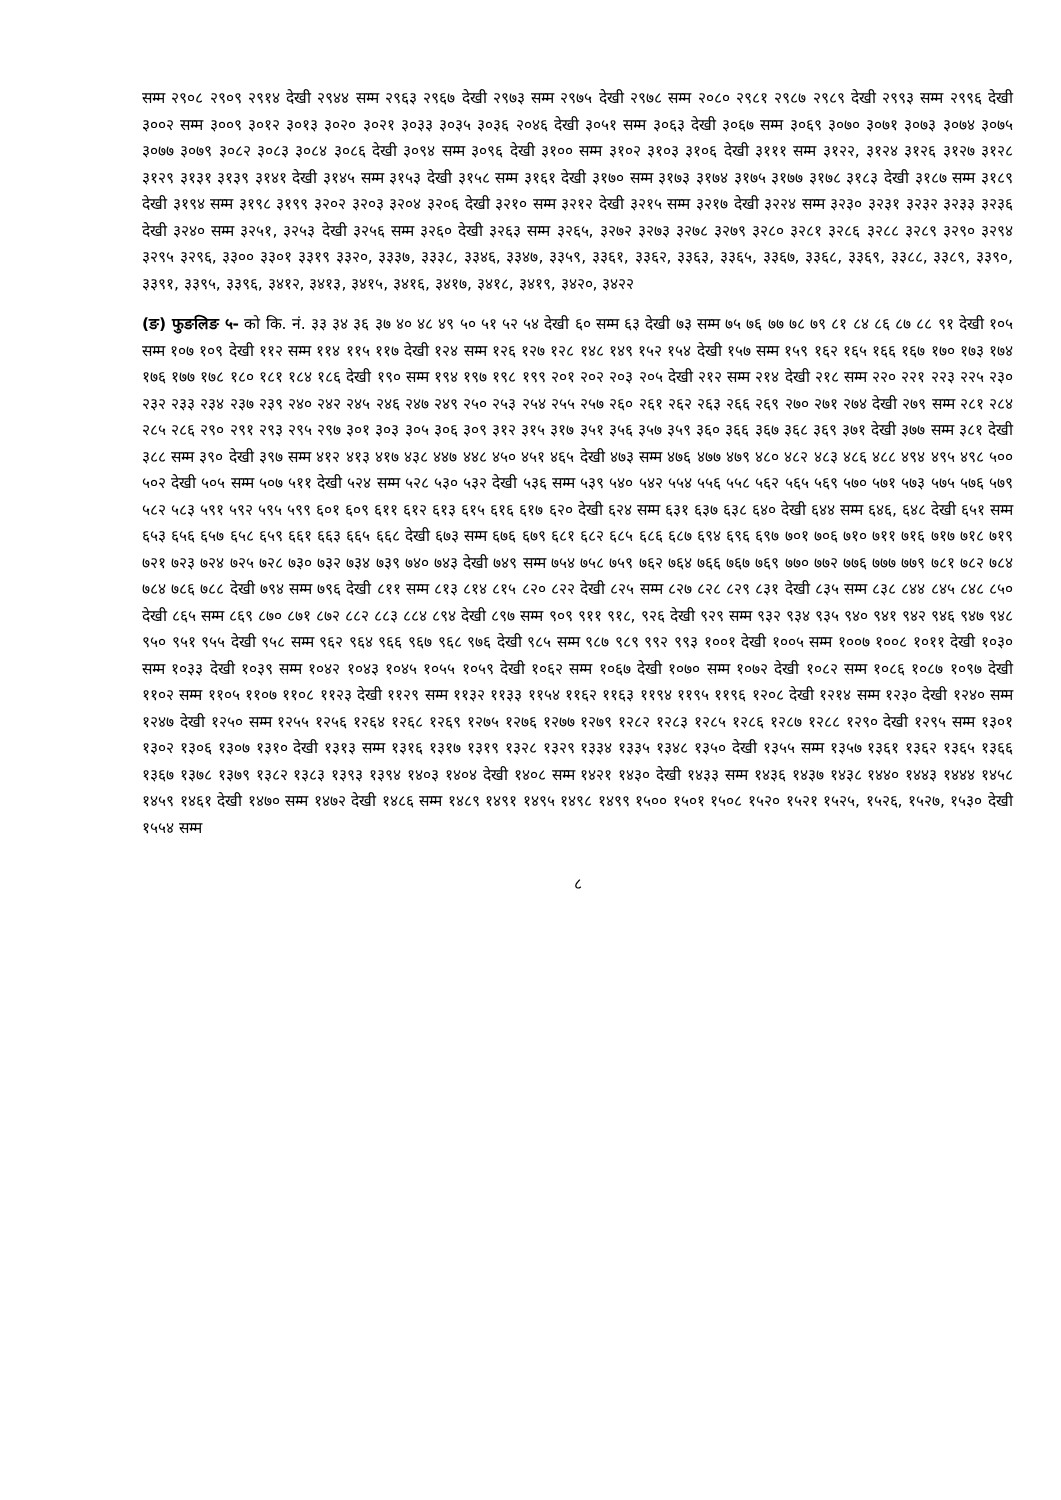सम्म २९०८ २९०९ २९१४ देखी २९४४ सम्म २९६३ २९६७ देखी २९७३ सम्म २९७५ देखी २९७८ सम्म २०८० २९८१ २९८७ २९८९ देखी २९९३ सम्म २९९६ देखी ३००२ सम्म ३००९ ३०१२ ३०१३ ३०२० ३०२१ ३०३३ ३०३५ ३०३६ २०४६ देखी ३०५१ सम्म ३०६३ देखी ३०६७ सम्म ३०६९ ३०७० ३०७१ ३०७३ ३०७४ ३०७५ ३०७७ ३०७९ ३०८२ ३०८३ ३०८४ ३०८६ देखी ३०९४ सम्म ३०९६ देखी ३१०० सम्म ३१०२ ३१०३ ३१०६ देखी ३१११ सम्म ३१२२, ३१२४ ३१२६ ३१२७ ३१२८ ३१२९ ३१३१ ३१३९ ३१४१ देखी ३१४५ सम्म ३१५३ देखी ३१५८ सम्म ३१६१ देखी ३१७० सम्म ३१७३ ३१७४ ३१७५ ३१७७ ३१७८ ३१८३ देखी ३१८७ सम्म ३१८९ देखी ३१९४ सम्म ३१९८ ३१९९ ३२०२ ३२०३ ३२०४ ३२०६ देखी ३२१० सम्म ३२१२ देखी ३२१५ सम्म ३२१७ देखी ३२२४ सम्म ३२३० ३२३१ ३२३२ ३२३३ ३२३६ देखी ३२४० सम्म ३२५१, ३२५३ देखी ३२५६ सम्म ३२६० देखी ३२६३ सम्म ३२६५, ३२७२ ३२७३ ३२७८ ३२७९ ३२८० ३२८१ ३२८६ ३२८८ ३२८९ ३२९० ३२९४ ३२९५ ३२९६, ३३०० ३३०१ ३३१९ ३३२०, ३३३७, ३३३८, ३३४६, ३३४७, ३३५९, ३३६१, ३३६२, ३३६३, ३३६५, ३३६७, ३३६८, ३३६९, ३३८८, ३३८९, ३३९०, ३३९१, ३३९५, ३३९६, ३४१२, ३४१३, ३४१५, ३४१६, ३४१७, ३४१८, ३४१९, ३४२०, ३४२२
(ङ) फुङलिङ ५- को कि. नं. ३३ ३४ ३६ ३७ ४० ४८ ४९ ५० ५१ ५२ ५४ देखी ६० सम्म ६३ देखी ७३ सम्म ७५ ७६ ७७ ७८ ७९ ८१ ८४ ८६ ८७ ८८ ९१ देखी १०५ सम्म १०७ १०९ देखी ११२ सम्म ११४ ११५ ११७ देखी १२४ सम्म १२६ १२७ १२८ १४८ १४९ १५२ १५४ देखी १५७ सम्म १५९ १६२ १६५ १६६ १६७ १७० १७३ १७४ १७६ १७७ १७८ १८० १८१ १८४ १८६ देखी १९० सम्म १९४ १९७ १९८ १९९ २०१ २०२ २०३ २०५ देखी २१२ सम्म २१४ देखी २१८ सम्म २२० २२१ २२३ २२५ २३० २३२ २३३ २३४ २३७ २३९ २४० २४२ २४५ २४६ २४७ २४९ २५० २५३ २५४ २५५ २५७ २६० २६१ २६२ २६३ २६६ २६९ २७० २७१ २७४ देखी २७९ सम्म २८१ २८४ २८५ २८६ २९० २९१ २९३ २९५ २९७ ३०१ ३०३ ३०५ ३०६ ३०९ ३१२ ३१५ ३१७ ३५१ ३५६ ३५७ ३५९ ३६० ३६६ ३६७ ३६८ ३६९ ३७१ देखी ३७७ सम्म ३८१ देखी ३८८ सम्म ३९० देखी ३९७ सम्म ४१२ ४१३ ४१७ ४३८ ४४७ ४४८ ४५० ४५१ ४६५ देखी ४७३ सम्म ४७६ ४७७ ४७९ ४८० ४८२ ४८३ ४८६ ४८८ ४९४ ४९५ ४९८ ५०० ५०२ देखी ५०५ सम्म ५०७ ५११ देखी ५२४ सम्म ५२८ ५३० ५३२ देखी ५३६ सम्म ५३९ ५४० ५४२ ५५४ ५५६ ५५८ ५६२ ५६५ ५६९ ५७० ५७१ ५७३ ५७५ ५७६ ५७९ ५८२ ५८३ ५९१ ५९२ ५९५ ५९९ ६०१ ६०९ ६११ ६१२ ६१३ ६१५ ६१६ ६१७ ६२० देखी ६२४ सम्म ६३१ ६३७ ६३८ ६४० देखी ६४४ सम्म ६४६, ६४८ देखी ६५१ सम्म ६५३ ६५६ ६५७ ६५८ ६५९ ६६१ ६६३ ६६५ ६६८ देखी ६७३ सम्म ६७६ ६७९ ६८१ ६८२ ६८५ ६८६ ६८७ ६९४ ६९६ ६९७ ७०१ ७०६ ७१० ७११ ७१६ ७१७ ७१८ ७१९ ७२१ ७२३ ७२४ ७२५ ७२८ ७३० ७३२ ७३४ ७३९ ७४० ७४३ देखी ७४९ सम्म ७५४ ७५८ ७५९ ७६२ ७६४ ७६६ ७६७ ७६९ ७७० ७७२ ७७६ ७७७ ७७९ ७८१ ७८२ ७८४ ७८४ ७८६ ७८८ देखी ७९४ सम्म ७९६ देखी ८११ सम्म ८१३ ८१४ ८१५ ८२० ८२२ देखी ८२५ सम्म ८२७ ८२८ ८२९ ८३१ देखी ८३५ सम्म ८३८ ८४४ ८४५ ८४८ ८५० देखी ८६५ सम्म ८६९ ८७० ८७१ ८७२ ८८२ ८८३ ८८४ ८९४ देखी ८९७ सम्म ९०९ ९११ ९१८, ९२६ देखी ९२९ सम्म ९३२ ९३४ ९३५ ९४० ९४१ ९४२ ९४६ ९४७ ९४८ ९५० ९५१ ९५५ देखी ९५८ सम्म ९६२ ९६४ ९६६ ९६७ ९६८ ९७६ देखी ९८५ सम्म ९८७ ९८९ ९९२ ९९३ १००१ देखी १००५ सम्म १००७ १००८ १०११ देखी १०३० सम्म १०३३ देखी १०३९ सम्म १०४२ १०४३ १०४५ १०५५ १०५९ देखी १०६२ सम्म १०६७ देखी १०७० सम्म १०७२ देखी १०८२ सम्म १०८६ १०८७ १०९७ देखी ११०२ सम्म ११०५ ११०७ ११०८ ११२३ देखी ११२९ सम्म ११३२ ११३३ ११५४ ११६२ ११६३ ११९४ ११९५ ११९६ १२०८ देखी १२१४ सम्म १२३० देखी १२४० सम्म १२४७ देखी १२५० सम्म १२५५ १२५६ १२६४ १२६८ १२६९ १२७५ १२७६ १२७७ १२७९ १२८२ १२८३ १२८५ १२८६ १२८७ १२८८ १२९० देखी १२९५ सम्म १३०१ १३०२ १३०६ १३०७ १३१० देखी १३१३ सम्म १३१६ १३१७ १३१९ १३२८ १३२९ १३३४ १३३५ १३४८ १३५० देखी १३५५ सम्म १३५७ १३६१ १३६२ १३६५ १३६६ १३६७ १३७८ १३७९ १३८२ १३८३ १३९३ १३९४ १४०३ १४०४ देखी १४०८ सम्म १४२१ १४३० देखी १४३३ सम्म १४३६ १४३७ १४३८ १४४० १४४३ १४४४ १४५८ १४५९ १४६१ देखी १४७० सम्म १४७२ देखी १४८६ सम्म १४८९ १४९१ १४९५ १४९८ १४९९ १५०० १५०१ १५०८ १५२० १५२१ १५२५, १५२६, १५२७, १५३० देखी १५५४ सम्म
८